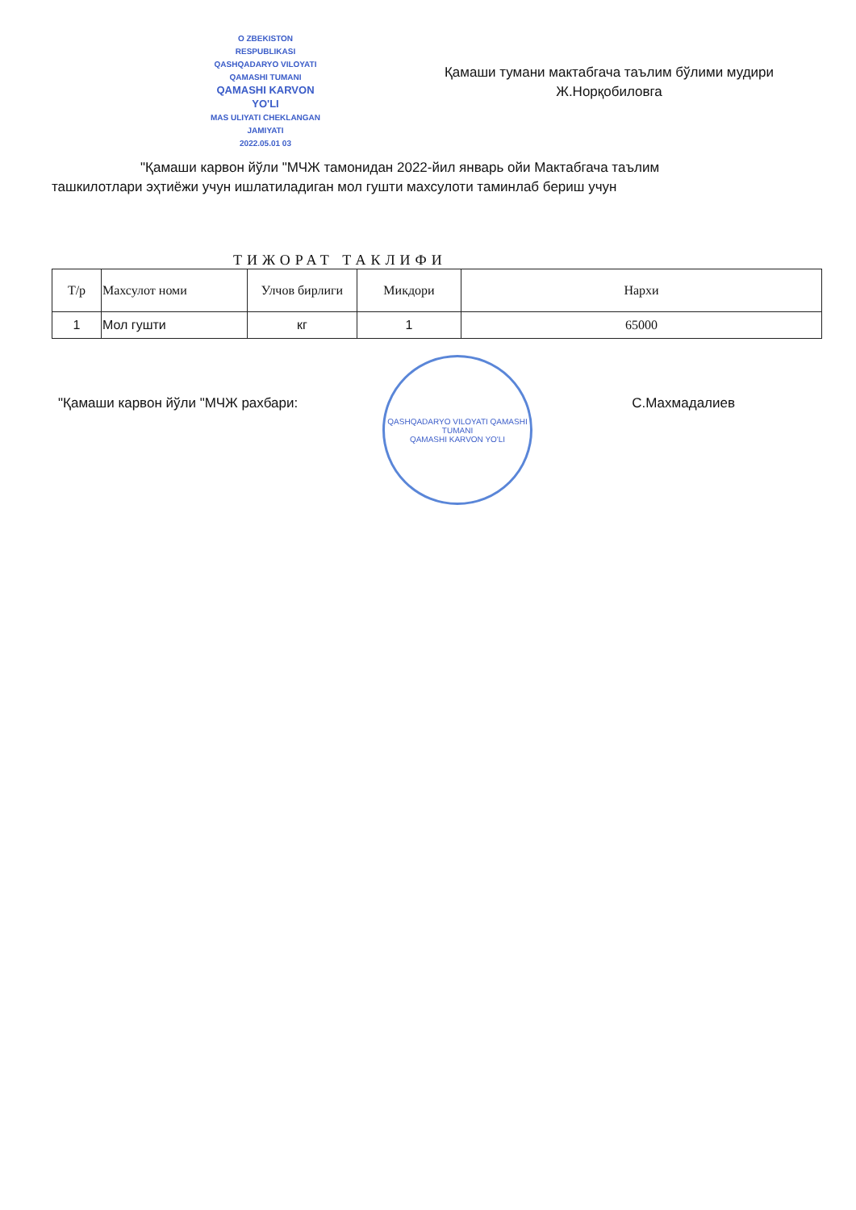O ZBEKISTON
RESPUBLIKASI
QASHQADARYO VILOYATI
QAMASHI TUMANI
QAMASHI KARVON
YO'LI
MAS ULIYATI CHEKLANGAN
JAMIYATI
2022.05.01 03
Қамаши тумани мактабгача таълим бўлими мудири
Ж.Норқобиловга
"Қамаши карвон йўли "МЧЖ тамонидан 2022-йил январь ойи Мактабгача таълим
ташкилотлари эҳтиёжи учун ишлатиладиган мол гушти махсулоти таминлаб бериш учун
ТИЖОРАТ ТАКЛИФИ
| Т/р | Махсулот номи | Улчов бирлиги | Микдори | Нархи |
| --- | --- | --- | --- | --- |
| 1 | Мол гушти | кг | 1 | 65000 |
"Қамаши карвон йўли "МЧЖ рахбари: С.Махмадалиев
QASHQADARYO VILOYATI QAMASHI TUMANI
QAMASHI KARVON YO'LI